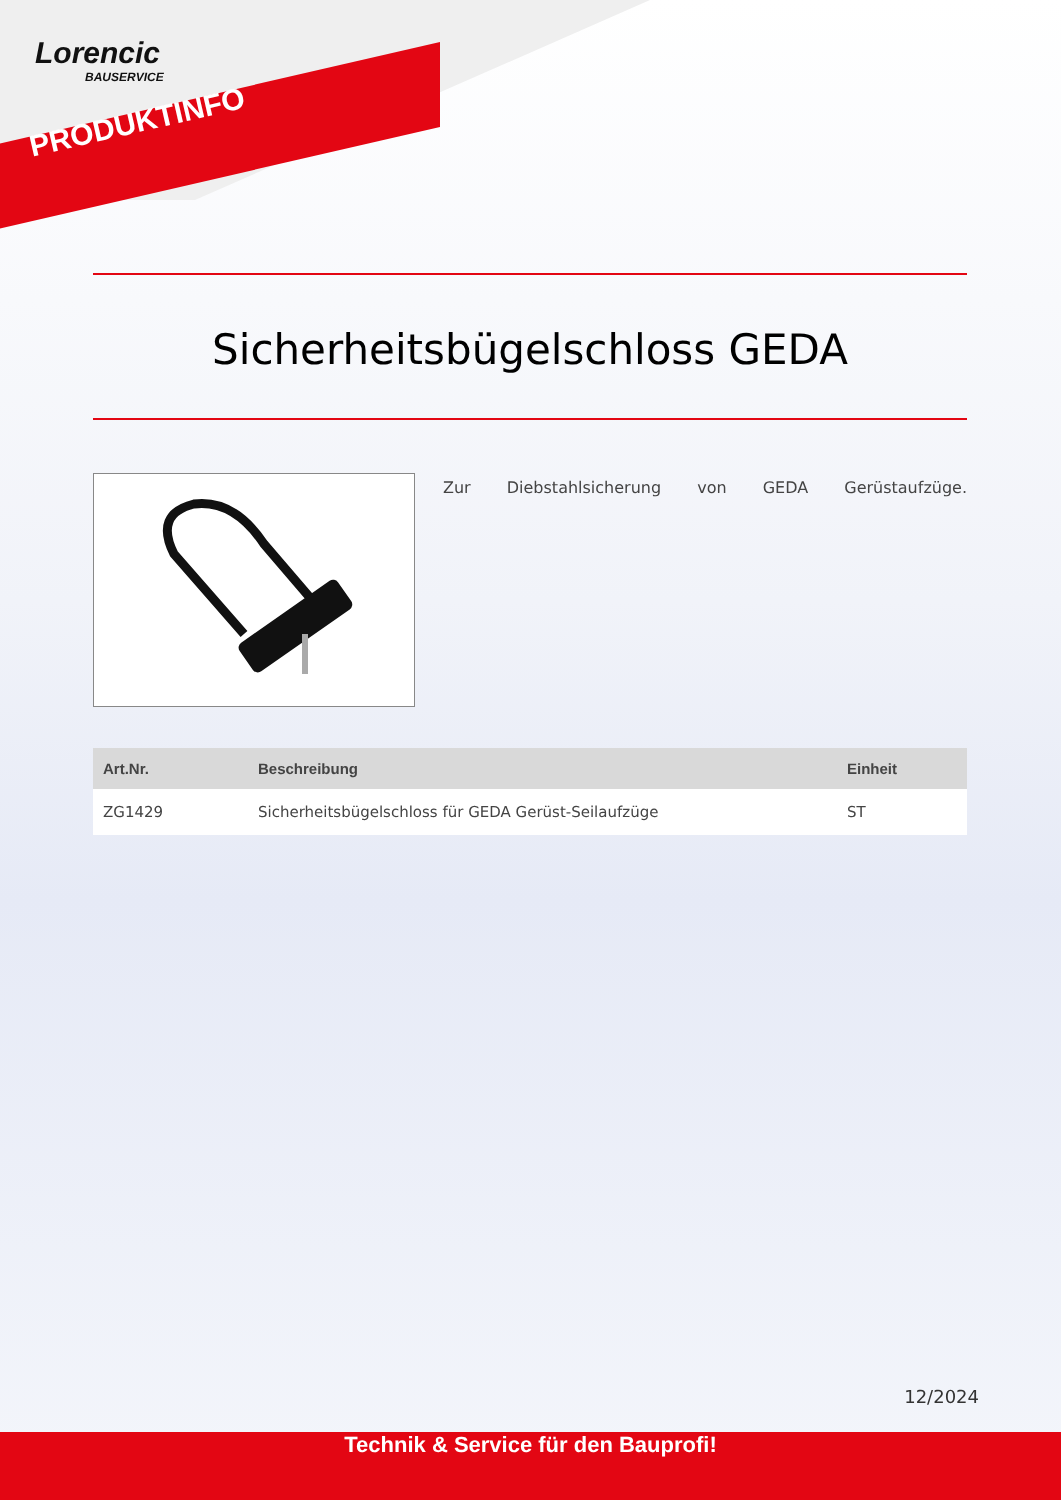Lorencic
BAUSERVICE
PRODUKTINFO
Sicherheitsbügelschloss GEDA
Zur Diebstahlsicherung von GEDA Gerüstaufzüge.
| Art.Nr. | Beschreibung | Einheit |
| --- | --- | --- |
| ZG1429 | Sicherheitsbügelschloss für GEDA Gerüst-Seilaufzüge | ST |
12/2024
Technik & Service für den Bauprofi!